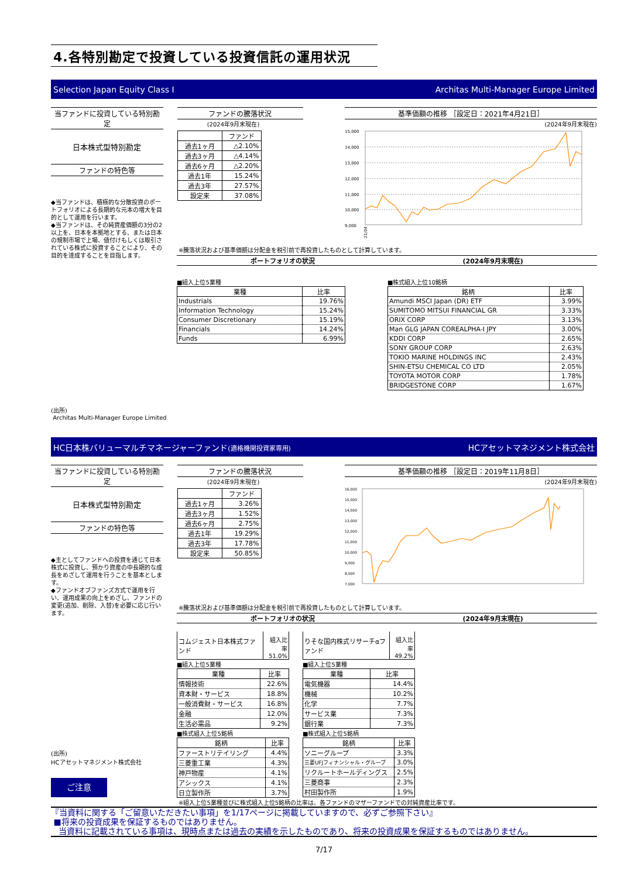4.各特別勘定で投資している投資信託の運用状況
Selection Japan Equity Class I Architas Multi-Manager Europe Limited
当ファンドに投資している特別勘定
日本株式型特別勘定
ファンドの特色等
◆当ファンドは、積極的な分散投資のポートフォリオによる長期的な元本の増大を目的として運用を行います。
◆当ファンドは、その純資産価額の3分の2以上を、日本を本拠地とする、または日本の規制市場で上場、値付けもしくは取引されている株式に投資することにより、その目的を達成することを目指します。
ファンドの騰落状況
(2024年9月末現在)
| | ファンド |
| 過去1ヶ月 | △2.10% |
| 過去3ヶ月 | △4.14% |
| 過去6ヶ月 | △2.20% |
| 過去1年 | 15.24% |
| 過去3年 | 27.57% |
| 設定来 | 37.08% |
基準価額の推移 ［設定日：2021年4月21日］
(2024年9月末現在)
15,000
14,000
13,000
12,000
11,000
10,000
9,000
21/04
※騰落状況および基準価額は分配金を税引前で再投資したものとして計算しています。
ポートフォリオの状況 (2024年9月末現在)
■組入上位5業種
| 業種 | 比率 |
| --- | --- |
| Industrials | 19.76% |
| Information Technology | 15.24% |
| Consumer Discretionary | 15.19% |
| Financials | 14.24% |
| Funds | 6.99% |
■株式組入上位10銘柄
| 銘柄 | 比率 |
| --- | --- |
| Amundi MSCI Japan (DR) ETF | 3.99% |
| SUMITOMO MITSUI FINANCIAL GR | 3.33% |
| ORIX CORP | 3.13% |
| Man GLG JAPAN COREALPHA-I JPY | 3.00% |
| KDDI CORP | 2.65% |
| SONY GROUP CORP | 2.63% |
| TOKIO MARINE HOLDINGS INC | 2.43% |
| SHIN-ETSU CHEMICAL CO LTD | 2.05% |
| TOYOTA MOTOR CORP | 1.78% |
| BRIDGESTONE CORP | 1.67% |
(出所)
Architas Multi-Manager Europe Limited
HC日本株バリューマルチマネージャーファンド(適格機関投資家専用) HCアセットマネジメント株式会社
当ファンドに投資している特別勘定
日本株式型特別勘定
ファンドの特色等
◆主としてファンドへの投資を通じて日本株式に投資し、預かり資産の中長期的な成長をめざして運用を行うことを基本とします。
◆ファンドオブファンズ方式で運用を行い、運用成果の向上をめざし、ファンドの変更(追加、削除、入替)を必要に応じ行います。
ファンドの騰落状況
(2024年9月末現在)
| | ファンド |
| 過去1ヶ月 | 3.26% |
| 過去3ヶ月 | 1.52% |
| 過去6ヶ月 | 2.75% |
| 過去1年 | 19.29% |
| 過去3年 | 17.78% |
| 設定来 | 50.85% |
基準価額の推移 ［設定日：2019年11月8日］
(2024年9月末現在)
16,000
15,000
14,000
13,000
12,000
11,000
10,000
9,000
8,000
7,000
※騰落状況および基準価額は分配金を税引前で再投資したものとして計算しています。
ポートフォリオの状況 (2024年9月末現在)
(出所)
HCアセットマネジメント株式会社
ご注意
| コムジェスト日本株式ファンド | 組入比率 51.0% |
■組入上位5業種
| 業種 | 比率 |
| --- | --- |
| 情報技術 | 22.6% |
| 資本財・サービス | 18.8% |
| 一般消費財・サービス | 16.8% |
| 金融 | 12.0% |
| 生活必需品 | 9.2% |
■株式組入上位5銘柄
| 銘柄 | 比率 |
| --- | --- |
| ファーストリテイリング | 4.4% |
| 三菱重工業 | 4.3% |
| 神戸物産 | 4.1% |
| アシックス | 4.1% |
| 日立製作所 | 3.7% |
| りそな国内株式リサーチαファンド | 組入比率 49.2% |
■組入上位5業種
| 業種 | 比率 |
| --- | --- |
| 電気機器 | 14.4% |
| 機械 | 10.2% |
| 化学 | 7.7% |
| サービス業 | 7.3% |
| 銀行業 | 7.3% |
■株式組入上位5銘柄
| 銘柄 | 比率 |
| --- | --- |
| ソニーグループ | 3.3% |
| 三菱UFJフィナンシャル・グループ | 3.0% |
| リクルートホールディングス | 2.5% |
| 三菱商事 | 2.3% |
| 村田製作所 | 1.9% |
※組入上位5業種並びに株式組入上位5銘柄の比率は、各ファンドのマザーファンドでの対純資産比率です。
『当資料に関する「ご留意いただきたい事項」を1/17ページに掲載していますので、必ずご参照下さい』
■将来の投資成果を保証するものではありません。
当資料に記載されている事項は、現時点または過去の実績を示したものであり、将来の投資成果を保証するものではありません。
7/17